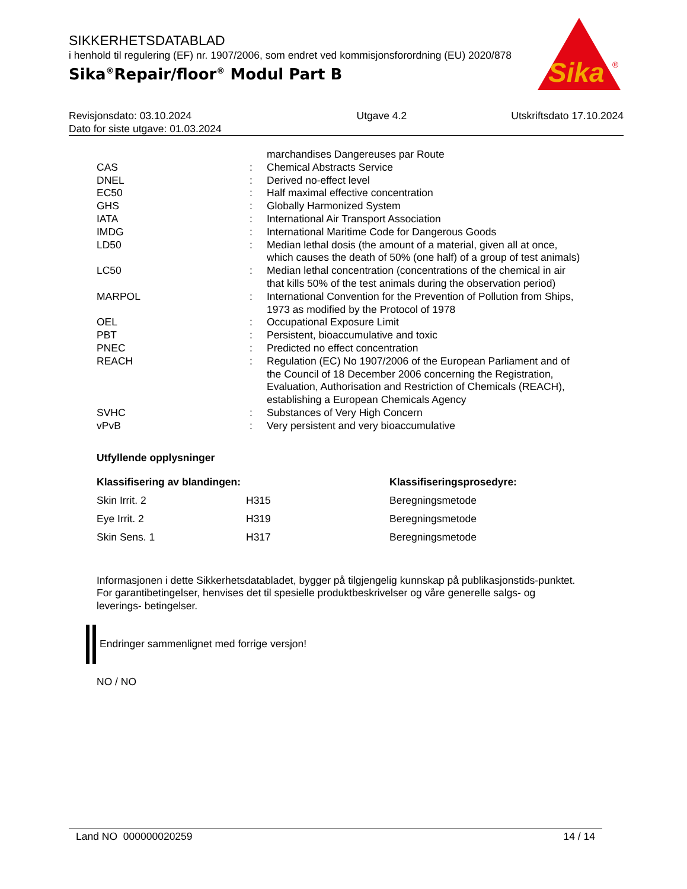SIKKERHETSDATABLAD
i henhold til regulering (EF) nr. 1907/2006, som endret ved kommisjonsforordning (EU) 2020/878
Sika<sup>®</sup>Repair/floor<sup>®</sup> Modul Part B
Sika
®
| Revisjonsdato: 03.10.2024 Dato for siste utgave: 01.03.2024 | Utgave 4.2 | Utskriftsdato 17.10.2024 |
| | | marchandises Dangereuses par Route |
| CAS | : | Chemical Abstracts Service |
| DNEL | : | Derived no-effect level |
| EC50 | : | Half maximal effective concentration |
| GHS | : | Globally Harmonized System |
| IATA | : | International Air Transport Association |
| IMDG | : | International Maritime Code for Dangerous Goods |
| LD50 | : | Median lethal dosis (the amount of a material, given all at once, which causes the death of 50% (one half) of a group of test animals) |
| LC50 | : | Median lethal concentration (concentrations of the chemical in air that kills 50% of the test animals during the observation period) |
| MARPOL | : | International Convention for the Prevention of Pollution from Ships, 1973 as modified by the Protocol of 1978 |
| OEL | : | Occupational Exposure Limit |
| PBT | : | Persistent, bioaccumulative and toxic |
| PNEC | : | Predicted no effect concentration |
| REACH | : | Regulation (EC) No 1907/2006 of the European Parliament and of the Council of 18 December 2006 concerning the Registration, Evaluation, Authorisation and Restriction of Chemicals (REACH), establishing a European Chemicals Agency |
| SVHC | : | Substances of Very High Concern |
| vPvB | : | Very persistent and very bioaccumulative |
Utfyllende opplysninger
| Klassifisering av blandingen: | | Klassifiseringsprosedyre: |
| --- | --- | --- |
| Skin Irrit. 2 | H315 | Beregningsmetode |
| Eye Irrit. 2 | H319 | Beregningsmetode |
| Skin Sens. 1 | H317 | Beregningsmetode |
Informasjonen i dette Sikkerhetsdatabladet, bygger på tilgjengelig kunnskap på publikasjonstids-punktet. For garantibetingelser, henvises det til spesielle produktbeskrivelser og våre generelle salgs- og leverings- betingelser.
Endringer sammenlignet med forrige versjon!
NO / NO
Land NO 000000020259 14 / 14